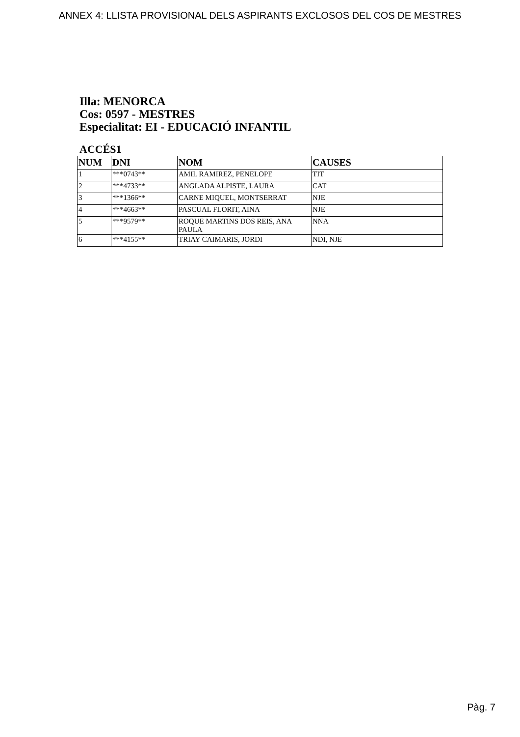ANNEX 4: LLISTA PROVISIONAL DELS ASPIRANTS EXCLOSOS DEL COS DE MESTRES
Illa: MENORCA
Cos: 0597 - MESTRES
Especialitat: EI - EDUCACIÓ INFANTIL
ACCÉS1
| NUM | DNI | NOM | CAUSES |
| --- | --- | --- | --- |
| 1 | ***0743** | AMIL RAMIREZ, PENELOPE | TIT |
| 2 | ***4733** | ANGLADA ALPISTE, LAURA | CAT |
| 3 | ***1366** | CARNE MIQUEL, MONTSERRAT | NJE |
| 4 | ***4663** | PASCUAL FLORIT, AINA | NJE |
| 5 | ***9579** | ROQUE MARTINS DOS REIS, ANA PAULA | NNA |
| 6 | ***4155** | TRIAY CAIMARIS, JORDI | NDI, NJE |
Pàg. 7